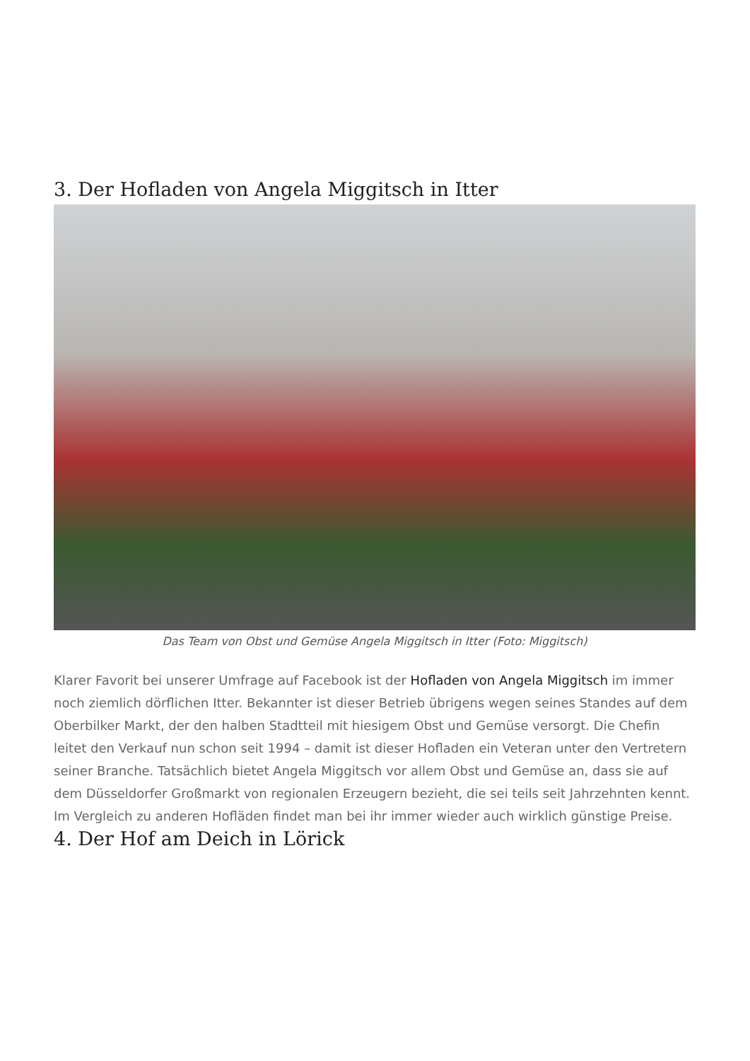3. Der Hofladen von Angela Miggitsch in Itter
Das Team von Obst und Gemüse Angela Miggitsch in Itter (Foto: Miggitsch)
Klarer Favorit bei unserer Umfrage auf Facebook ist der Hofladen von Angela Miggitsch im immer noch ziemlich dörflichen Itter. Bekannter ist dieser Betrieb übrigens wegen seines Standes auf dem Oberbilker Markt, der den halben Stadtteil mit hiesigem Obst und Gemüse versorgt. Die Chefin leitet den Verkauf nun schon seit 1994 – damit ist dieser Hofladen ein Veteran unter den Vertretern seiner Branche. Tatsächlich bietet Angela Miggitsch vor allem Obst und Gemüse an, dass sie auf dem Düsseldorfer Großmarkt von regionalen Erzeugern bezieht, die sei teils seit Jahrzehnten kennt. Im Vergleich zu anderen Hofläden findet man bei ihr immer wieder auch wirklich günstige Preise.
4. Der Hof am Deich in Lörick